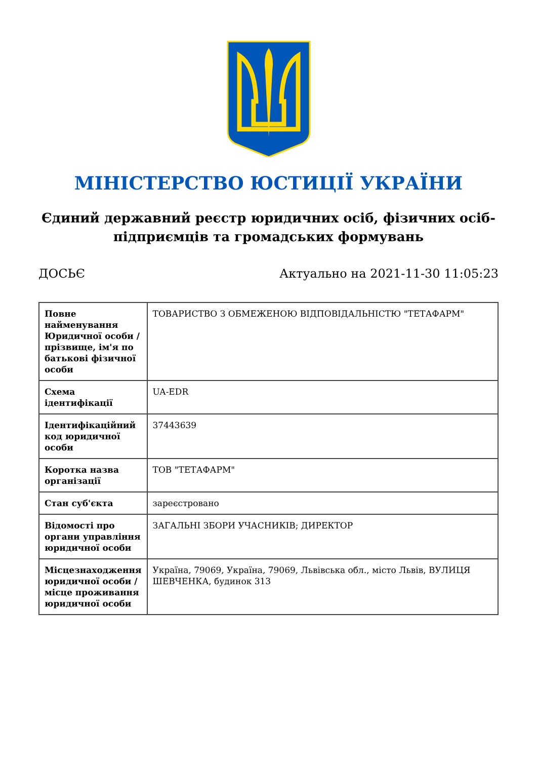МІНІСТЕРСТВО ЮСТИЦІЇ УКРАЇНИ
Єдиний державний реєстр юридичних осіб, фізичних осіб-підприємців та громадських формувань
ДОСЬЄ Актуально на 2021-11-30 11:05:23
| Повне найменування Юридичної особи / прізвище, ім'я по батькові фізичної особи | ТОВАРИСТВО З ОБМЕЖЕНОЮ ВІДПОВІДАЛЬНІСТЮ "ТЕТАФАРМ" |
| Схема ідентифікації | UA-EDR |
| Ідентифікаційний код юридичної особи | 37443639 |
| Коротка назва організації | ТОВ "ТЕТАФАРМ" |
| Стан суб'єкта | зареєстровано |
| Відомості про органи управління юридичної особи | ЗАГАЛЬНІ ЗБОРИ УЧАСНИКІВ; ДИРЕКТОР |
| Місцезнаходження юридичної особи / місце проживання юридичної особи | Україна, 79069, Україна, 79069, Львівська обл., місто Львів, ВУЛИЦЯ ШЕВЧЕНКА, будинок 313 |